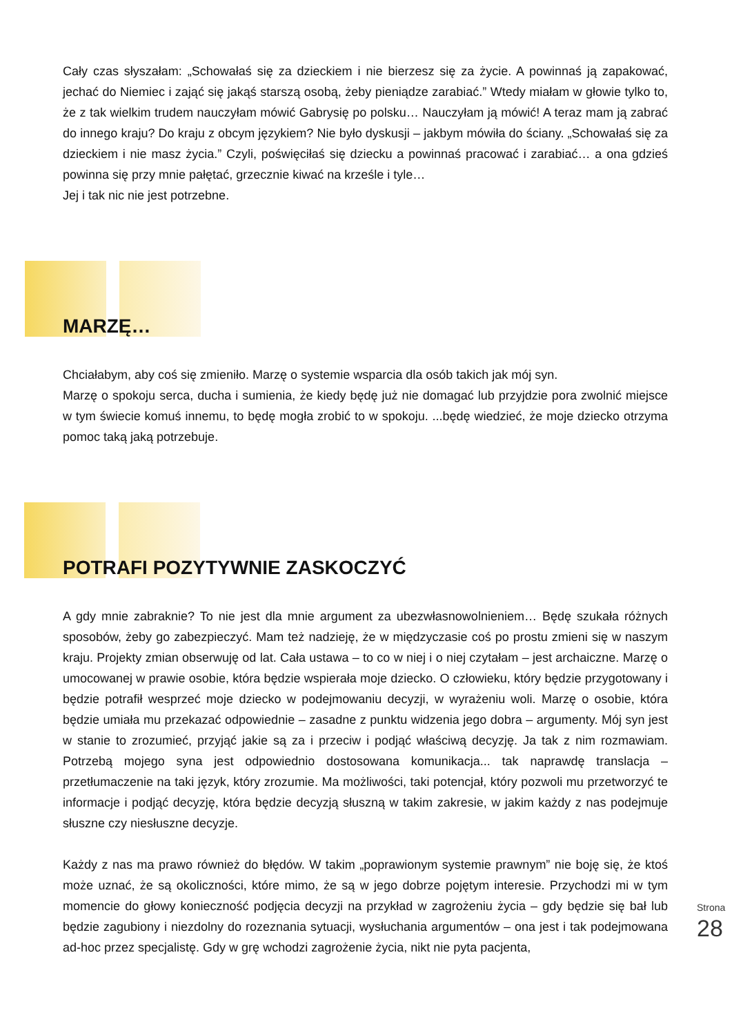Cały czas słyszałam: „Schowałaś się za dzieckiem i nie bierzesz się za życie. A powinnaś ją zapakować, jechać do Niemiec i zająć się jakąś starszą osobą, żeby pieniądze zarabiać.” Wtedy miałam w głowie tylko to, że z tak wielkim trudem nauczyłam mówić Gabrysię po polsku… Nauczyłam ją mówić! A teraz mam ją zabrać do innego kraju? Do kraju z obcym językiem? Nie było dyskusji – jakbym mówiła do ściany. „Schowałaś się za dzieckiem i nie masz życia.” Czyli, poświęciłaś się dziecku a powinnaś pracować i zarabiać… a ona gdzieś powinna się przy mnie pałętać, grzecznie kiwać na krześle i tyle…
Jej i tak nic nie jest potrzebne.
MARZĘ…
Chciałabym, aby coś się zmieniło. Marzę o systemie wsparcia dla osób takich jak mój syn.
Marzę o spokoju serca, ducha i sumienia, że kiedy będę już nie domagać lub przyjdzie pora zwolnić miejsce w tym świecie komuś innemu, to będę mogła zrobić to w spokoju. ...będę wiedzieć, że moje dziecko otrzyma pomoc taką jaką potrzebuje.
POTRAFI POZYTYWNIE ZASKOCZYĆ
A gdy mnie zabraknie? To nie jest dla mnie argument za ubezwłasnowolnieniem… Będę szukała różnych sposobów, żeby go zabezpieczyć. Mam też nadzieję, że w międzyczasie coś po prostu zmieni się w naszym kraju. Projekty zmian obserwuję od lat. Cała ustawa – to co w niej i o niej czytałam – jest archaiczne. Marzę o umocowanej w prawie osobie, która będzie wspierała moje dziecko. O człowieku, który będzie przygotowany i będzie potrafił wesprzeć moje dziecko w podejmowaniu decyzji, w wyrażeniu woli. Marzę o osobie, która będzie umiała mu przekazać odpowiednie – zasadne z punktu widzenia jego dobra – argumenty. Mój syn jest w stanie to zrozumieć, przyjąć jakie są za i przeciw i podjąć właściwą decyzję. Ja tak z nim rozmawiam. Potrzebą mojego syna jest odpowiednio dostosowana komunikacja... tak naprawdę translacja – przetłumaczenie na taki język, który zrozumie. Ma możliwości, taki potencjał, który pozwoli mu przetworzyć te informacje i podjąć decyzję, która będzie decyzją słuszną w takim zakresie, w jakim każdy z nas podejmuje słuszne czy niesłuszne decyzje.
Każdy z nas ma prawo również do błędów. W takim „poprawionym systemie prawnym” nie boję się, że ktoś może uznać, że są okoliczności, które mimo, że są w jego dobrze pojętym interesie. Przychodzi mi w tym momencie do głowy konieczność podjęcia decyzji na przykład w zagrożeniu życia – gdy będzie się bał lub będzie zagubiony i niezdolny do rozeznania sytuacji, wysłuchania argumentów – ona jest i tak podejmowana ad-hoc przez specjalistę. Gdy w grę wchodzi zagrożenie życia, nikt nie pyta pacjenta,
Strona 28